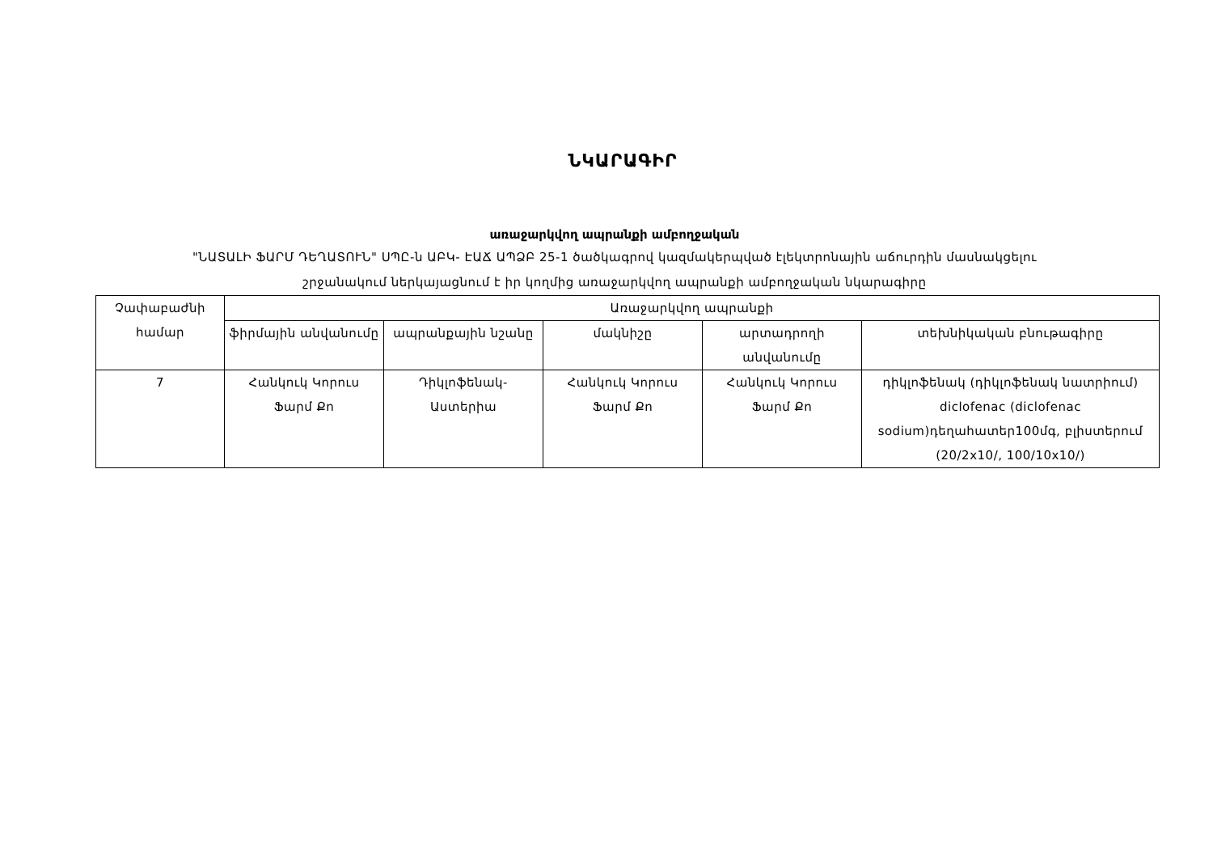ՆԿԱՐԱԳԻՐ
առաջարկվող ապրանքի ամբողջական
"ՆԱՏԱԼԻ ՖԱՐՄ ԴԵՂԱՏՈՒՆ" ՍՊԸ-ն ԱԲԿ- ԷԱՃ ԱՊՁԲ 25-1 ծածկագրով կազմակերպված էլեկտրոնային աճուրդին մասնակցելու
շրջանակում ներկայացնում է իր կողմից առաջարկվող ապրանքի ամբողջական նկարագիրը
| Չափաբաժնի համար | Առաջարկվող ապրանքի | | | | |
| --- | --- | --- | --- | --- | --- |
| | ֆիրմային անվանումը | ապրանքային նշանը | մակնիշը | արտադրողի անվանումը | տեխնիկական բնութագիրը |
| 7 | Հանկուկ Կորուս Ֆարմ Քո | Դիկլոֆենակ-Աստերիա | Հանկուկ Կորուս Ֆարմ Քո | Հանկուկ Կորուս Ֆարմ Քո | դիկլոֆենակ (դիկլոֆենակ նատրիում) diclofenac (diclofenac sodium)դեղահատեր100մգ, բլիստերում (20/2x10/, 100/10x10/) |